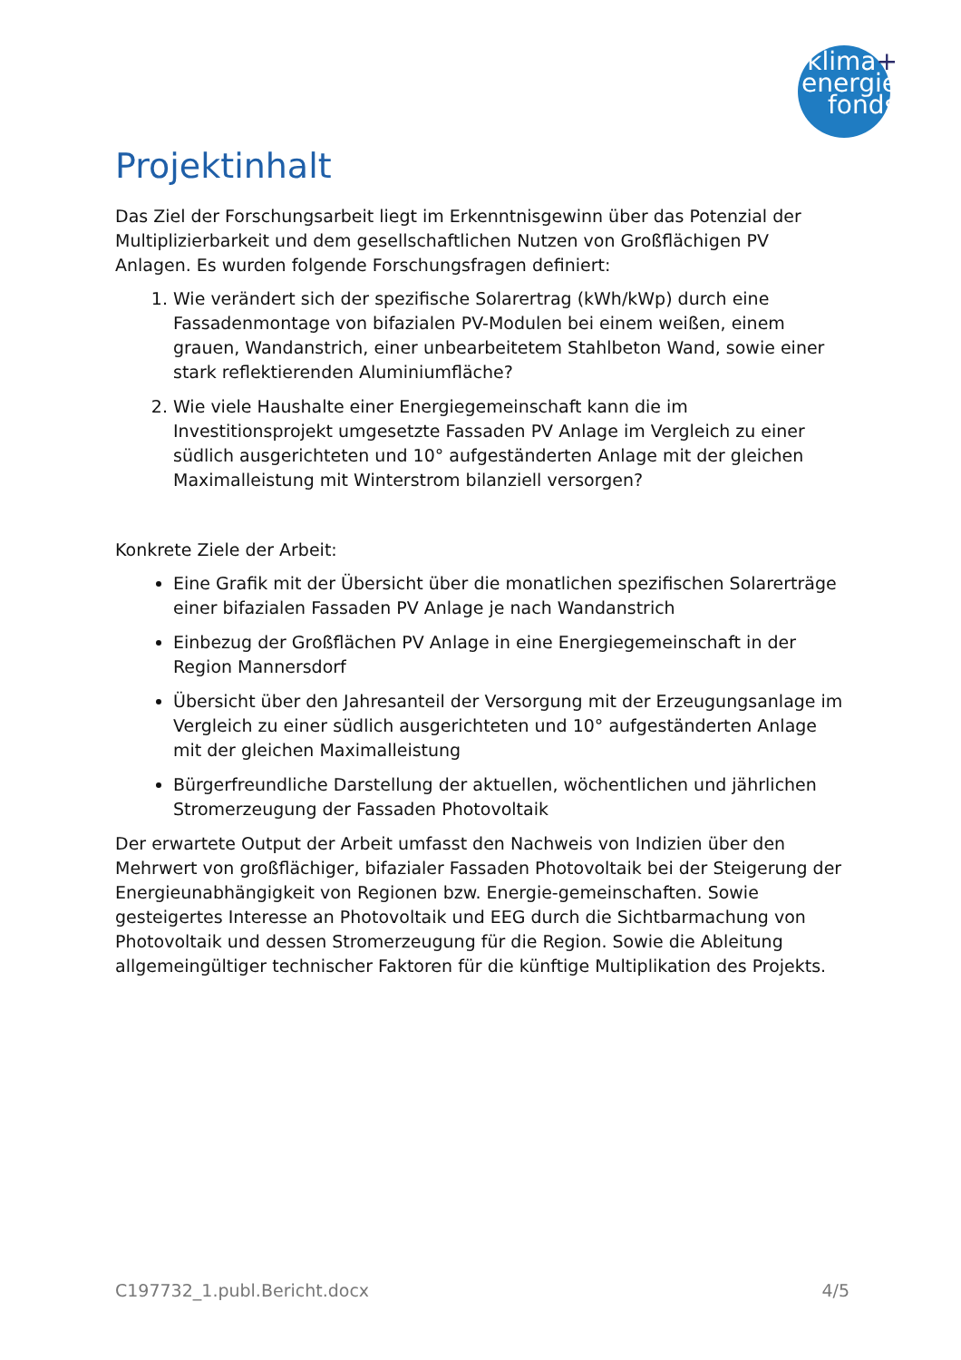klima+
energie
fonds
Projektinhalt
Das Ziel der Forschungsarbeit liegt im Erkenntnisgewinn über das Potenzial der Multiplizierbarkeit und dem gesellschaftlichen Nutzen von Großflächigen PV Anlagen. Es wurden folgende Forschungsfragen definiert:
1. Wie verändert sich der spezifische Solarertrag (kWh/kWp) durch eine Fassadenmontage von bifazialen PV-Modulen bei einem weißen, einem grauen, Wandanstrich, einer unbearbeitetem Stahlbeton Wand, sowie einer stark reflektierenden Aluminiumfläche?
2. Wie viele Haushalte einer Energiegemeinschaft kann die im Investitionsprojekt umgesetzte Fassaden PV Anlage im Vergleich zu einer südlich ausgerichteten und 10° aufgeständerten Anlage mit der gleichen Maximalleistung mit Winterstrom bilanziell versorgen?
Konkrete Ziele der Arbeit:
Eine Grafik mit der Übersicht über die monatlichen spezifischen Solarerträge einer bifazialen Fassaden PV Anlage je nach Wandanstrich
Einbezug der Großflächen PV Anlage in eine Energiegemeinschaft in der Region Mannersdorf
Übersicht über den Jahresanteil der Versorgung mit der Erzeugungsanlage im Vergleich zu einer südlich ausgerichteten und 10° aufgeständerten Anlage mit der gleichen Maximalleistung
Bürgerfreundliche Darstellung der aktuellen, wöchentlichen und jährlichen Stromerzeugung der Fassaden Photovoltaik
Der erwartete Output der Arbeit umfasst den Nachweis von Indizien über den Mehrwert von großflächiger, bifazialer Fassaden Photovoltaik bei der Steigerung der Energieunabhängigkeit von Regionen bzw. Energie-gemeinschaften. Sowie gesteigertes Interesse an Photovoltaik und EEG durch die Sichtbarmachung von Photovoltaik und dessen Stromerzeugung für die Region. Sowie die Ableitung allgemeingültiger technischer Faktoren für die künftige Multiplikation des Projekts.
C197732_1.publ.Bericht.docx 4/5